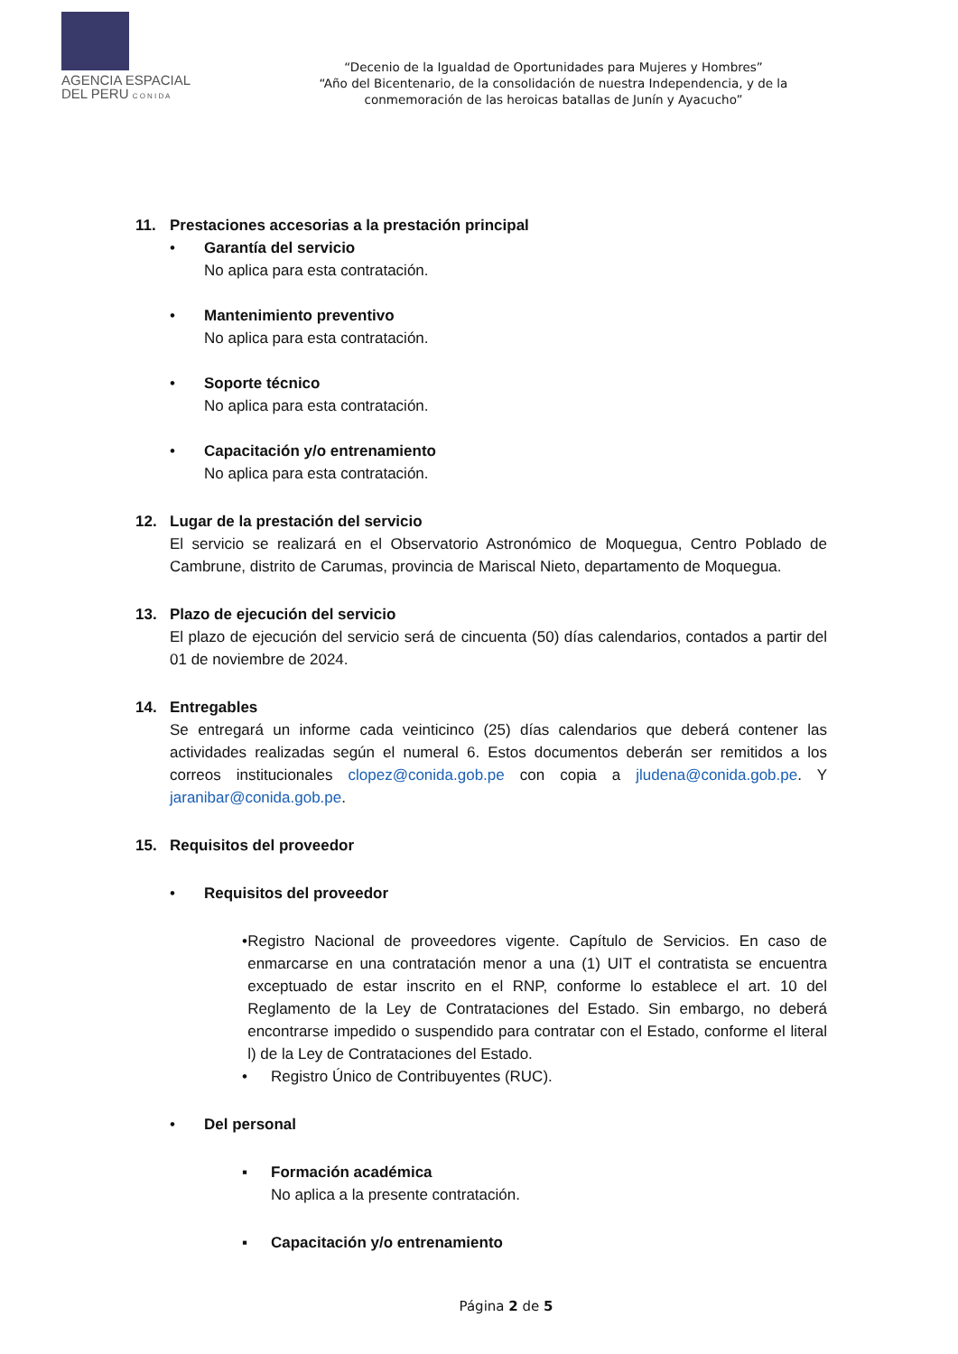AGENCIA ESPACIAL
DEL PERU C O N I D A
“Decenio de la Igualdad de Oportunidades para Mujeres y Hombres”
“Año del Bicentenario, de la consolidación de nuestra Independencia, y de la conmemoración de las heroicas batallas de Junín y Ayacucho”
11. Prestaciones accesorias a la prestación principal
• Garantía del servicio
No aplica para esta contratación.
• Mantenimiento preventivo
No aplica para esta contratación.
• Soporte técnico
No aplica para esta contratación.
• Capacitación y/o entrenamiento
No aplica para esta contratación.
12. Lugar de la prestación del servicio
El servicio se realizará en el Observatorio Astronómico de Moquegua, Centro Poblado de Cambrune, distrito de Carumas, provincia de Mariscal Nieto, departamento de Moquegua.
13. Plazo de ejecución del servicio
El plazo de ejecución del servicio será de cincuenta (50) días calendarios, contados a partir del 01 de noviembre de 2024.
14. Entregables
Se entregará un informe cada veinticinco (25) días calendarios que deberá contener las actividades realizadas según el numeral 6. Estos documentos deberán ser remitidos a los correos institucionales clopez@conida.gob.pe con copia a jludena@conida.gob.pe. Y jaranibar@conida.gob.pe.
15. Requisitos del proveedor
• Requisitos del proveedor
• Registro Nacional de proveedores vigente. Capítulo de Servicios. En caso de enmarcarse en una contratación menor a una (1) UIT el contratista se encuentra exceptuado de estar inscrito en el RNP, conforme lo establece el art. 10 del Reglamento de la Ley de Contrataciones del Estado. Sin embargo, no deberá encontrarse impedido o suspendido para contratar con el Estado, conforme el literal l) de la Ley de Contrataciones del Estado.
• Registro Único de Contribuyentes (RUC).
• Del personal
▪ Formación académica
No aplica a la presente contratación.
▪ Capacitación y/o entrenamiento
Página 2 de 5